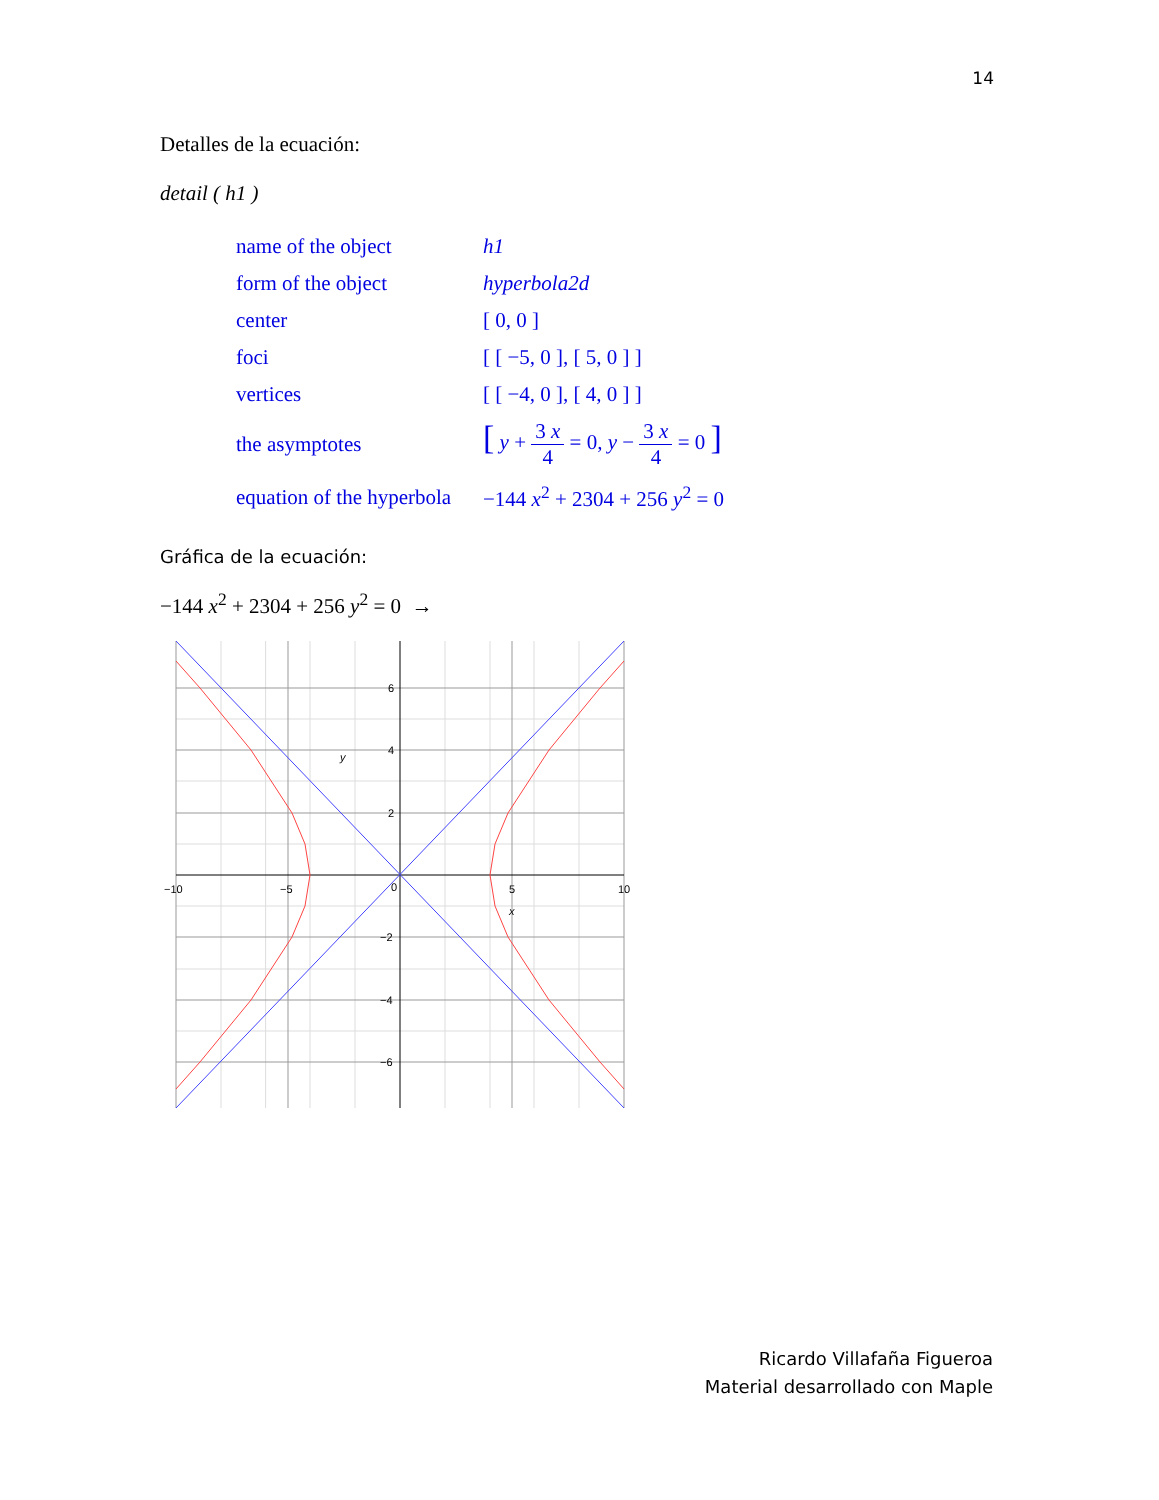14
Detalles de la ecuación:
detail ( h1 )
| name of the object | h1 |
| form of the object | hyperbola2d |
| center | [ 0, 0 ] |
| foci | [ [ −5, 0 ], [ 5, 0 ] ] |
| vertices | [ [ −4, 0 ], [ 4, 0 ] ] |
| the asymptotes | [ y + 3 x 4 = 0, y − 3 x 4 = 0 ] |
| equation of the hyperbola | −144 x<sup>2</sup> + 2304 + 256 y<sup>2</sup> = 0 |
Gráfica de la ecuación:
−144 x<sup>2</sup> + 2304 + 256 y<sup>2</sup> = 0 →
−10
−5
0
5
10
x
6
4
2
y
−2
−4
−6
Ricardo Villafaña Figueroa
Material desarrollado con Maple